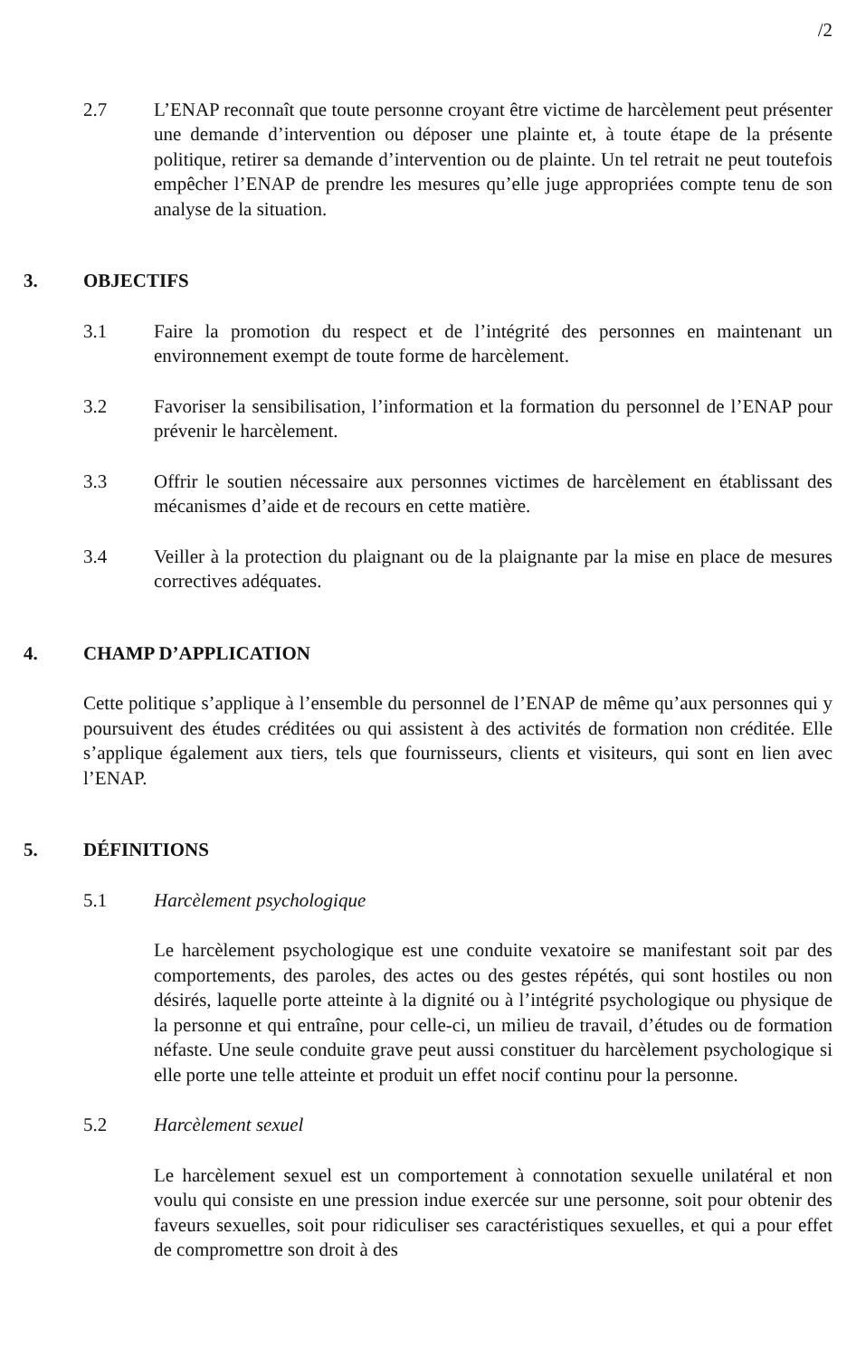/2
2.7 L’ENAP reconnaît que toute personne croyant être victime de harcèlement peut présenter une demande d’intervention ou déposer une plainte et, à toute étape de la présente politique, retirer sa demande d’intervention ou de plainte. Un tel retrait ne peut toutefois empêcher l’ENAP de prendre les mesures qu’elle juge appropriées compte tenu de son analyse de la situation.
3. OBJECTIFS
3.1 Faire la promotion du respect et de l’intégrité des personnes en maintenant un environnement exempt de toute forme de harcèlement.
3.2 Favoriser la sensibilisation, l’information et la formation du personnel de l’ENAP pour prévenir le harcèlement.
3.3 Offrir le soutien nécessaire aux personnes victimes de harcèlement en établissant des mécanismes d’aide et de recours en cette matière.
3.4 Veiller à la protection du plaignant ou de la plaignante par la mise en place de mesures correctives adéquates.
4. CHAMP D’APPLICATION
Cette politique s’applique à l’ensemble du personnel de l’ENAP de même qu’aux personnes qui y poursuivent des études créditées ou qui assistent à des activités de formation non créditée. Elle s’applique également aux tiers, tels que fournisseurs, clients et visiteurs, qui sont en lien avec l’ENAP.
5. DÉFINITIONS
5.1 Harcèlement psychologique
Le harcèlement psychologique est une conduite vexatoire se manifestant soit par des comportements, des paroles, des actes ou des gestes répétés, qui sont hostiles ou non désirés, laquelle porte atteinte à la dignité ou à l’intégrité psychologique ou physique de la personne et qui entraîne, pour celle-ci, un milieu de travail, d’études ou de formation néfaste. Une seule conduite grave peut aussi constituer du harcèlement psychologique si elle porte une telle atteinte et produit un effet nocif continu pour la personne.
5.2 Harcèlement sexuel
Le harcèlement sexuel est un comportement à connotation sexuelle unilatéral et non voulu qui consiste en une pression indue exercée sur une personne, soit pour obtenir des faveurs sexuelles, soit pour ridiculiser ses caractéristiques sexuelles, et qui a pour effet de compromettre son droit à des